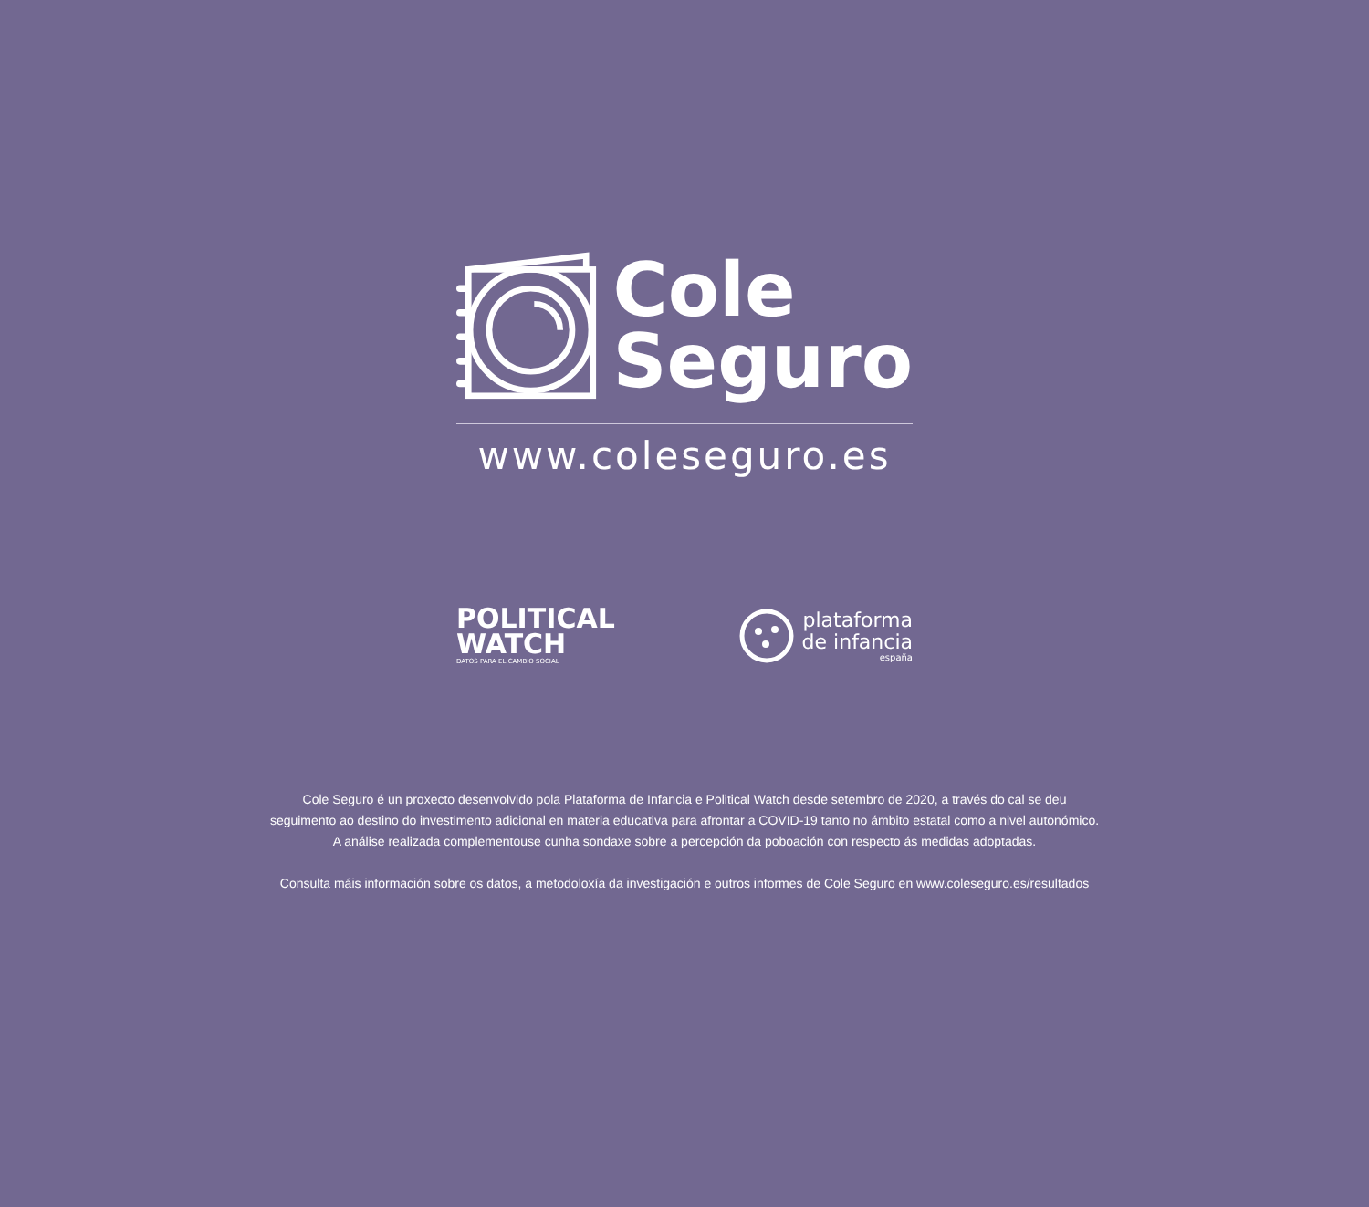Cole
Seguro
www.coleseguro.es
POLITICAL
WATCH
DATOS PARA EL CAMBIO SOCIAL
plataforma
de infancia
españa
Cole Seguro é un proxecto desenvolvido pola Plataforma de Infancia e Political Watch desde setembro de 2020, a través do cal se deu
seguimento ao destino do investimento adicional en materia educativa para afrontar a COVID-19 tanto no ámbito estatal como a nivel autonómico.
A análise realizada complementouse cunha sondaxe sobre a percepción da poboación con respecto ás medidas adoptadas.
Consulta máis información sobre os datos, a metodoloxía da investigación e outros informes de Cole Seguro en www.coleseguro.es/resultados